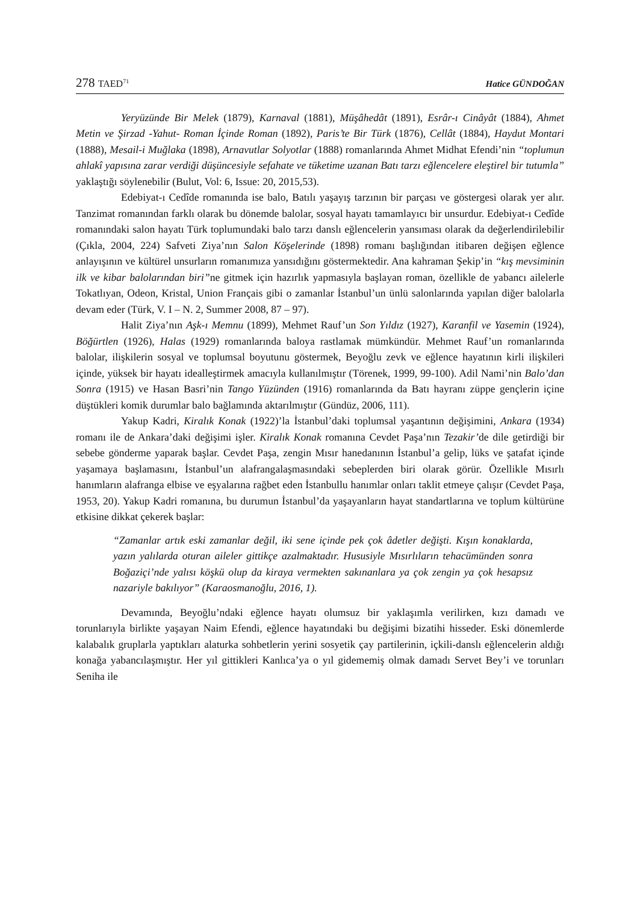278 TAED<sup>71</sup> Hatice GÜNDOĞAN
Yeryüzünde Bir Melek (1879), Karnaval (1881), Müşâhedât (1891), Esrâr-ı Cinâyât (1884), Ahmet Metin ve Şirzad -Yahut- Roman İçinde Roman (1892), Paris’te Bir Türk (1876), Cellât (1884), Haydut Montari (1888), Mesail-i Muğlaka (1898), Arnavutlar Solyotlar (1888) romanlarında Ahmet Midhat Efendi’nin “toplumun ahlakî yapısına zarar verdiği düşüncesiyle sefahate ve tüketime uzanan Batı tarzı eğlencelere eleştirel bir tutumla” yaklaştığı söylenebilir (Bulut, Vol: 6, Issue: 20, 2015,53).
Edebiyat-ı Cedîde romanında ise balo, Batılı yaşayış tarzının bir parçası ve göstergesi olarak yer alır. Tanzimat romanından farklı olarak bu dönemde balolar, sosyal hayatı tamamlayıcı bir unsurdur. Edebiyat-ı Cedîde romanındaki salon hayatı Türk toplumundaki balo tarzı danslı eğlencelerin yansıması olarak da değerlendirilebilir (Çıkla, 2004, 224) Safveti Ziya’nın Salon Köşelerinde (1898) romanı başlığından itibaren değişen eğlence anlayışının ve kültürel unsurların romanımıza yansıdığını göstermektedir. Ana kahraman Şekip’in “kış mevsiminin ilk ve kibar balolarından biri”ne gitmek için hazırlık yapmasıyla başlayan roman, özellikle de yabancı ailelerle Tokatlıyan, Odeon, Kristal, Union Français gibi o zamanlar İstanbul’un ünlü salonlarında yapılan diğer balolarla devam eder (Türk, V. I – N. 2, Summer 2008, 87 – 97).
Halit Ziya’nın Aşk-ı Memnu (1899), Mehmet Rauf’un Son Yıldız (1927), Karanfil ve Yasemin (1924), Böğürtlen (1926), Halas (1929) romanlarında baloya rastlamak mümkündür. Mehmet Rauf’un romanlarında balolar, ilişkilerin sosyal ve toplumsal boyutunu göstermek, Beyoğlu zevk ve eğlence hayatının kirli ilişkileri içinde, yüksek bir hayatı idealleştirmek amacıyla kullanılmıştır (Törenek, 1999, 99-100). Adil Nami’nin Balo’dan Sonra (1915) ve Hasan Basri’nin Tango Yüzünden (1916) romanlarında da Batı hayranı züppe gençlerin içine düştükleri komik durumlar balo bağlamında aktarılmıştır (Gündüz, 2006, 111).
Yakup Kadri, Kiralık Konak (1922)’la İstanbul’daki toplumsal yaşantının değişimini, Ankara (1934) romanı ile de Ankara’daki değişimi işler. Kiralık Konak romanına Cevdet Paşa’nın Tezakir’de dile getirdiği bir sebebe gönderme yaparak başlar. Cevdet Paşa, zengin Mısır hanedanının İstanbul’a gelip, lüks ve şatafat içinde yaşamaya başlamasını, İstanbul’un alafrangalaşmasındaki sebeplerden biri olarak görür. Özellikle Mısırlı hanımların alafranga elbise ve eşyalarına rağbet eden İstanbullu hanımlar onları taklit etmeye çalışır (Cevdet Paşa, 1953, 20). Yakup Kadri romanına, bu durumun İstanbul’da yaşayanların hayat standartlarına ve toplum kültürüne etkisine dikkat çekerek başlar:
“Zamanlar artık eski zamanlar değil, iki sene içinde pek çok âdetler değişti. Kışın konaklarda, yazın yalılarda oturan aileler gittikçe azalmaktadır. Hususiyle Mısırlıların tehacümünden sonra Boğaziçi’nde yalısı köşkü olup da kiraya vermekten sakınanlara ya çok zengin ya çok hesapsız nazariyle bakılıyor” (Karaosmanoğlu, 2016, 1).
Devamında, Beyoğlu’ndaki eğlence hayatı olumsuz bir yaklaşımla verilirken, kızı damadı ve torunlarıyla birlikte yaşayan Naim Efendi, eğlence hayatındaki bu değişimi bizatihi hisseder. Eski dönemlerde kalabalık gruplarla yaptıkları alaturka sohbetlerin yerini sosyetik çay partilerinin, içkili-danslı eğlencelerin aldığı konağa yabancılaşmıştır. Her yıl gittikleri Kanlıca’ya o yıl gidememiş olmak damadı Servet Bey’i ve torunları Seniha ile